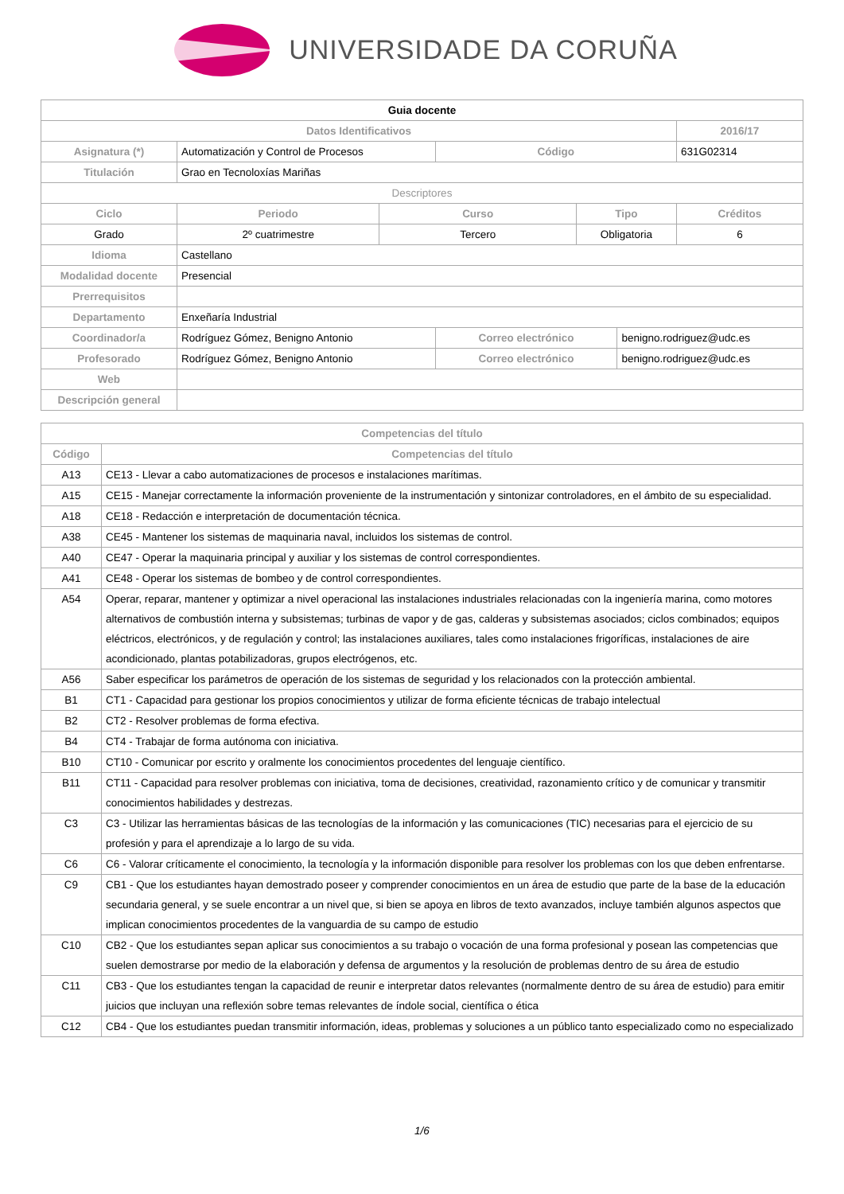UNIVERSIDADE DA CORUÑA
| Guia docente | | | | | | | |
| Datos Identificativos | | | | | | | 2016/17 |
| Asignatura (*) | Automatización y Control de Procesos | | | Código | | | 631G02314 |
| Titulación | Grao en Tecnoloxías Mariñas | | | | | | |
| Descriptores | | | | | | | |
| Ciclo | | Periodo | Curso | | Tipo | | Créditos |
| Grado | | 2º cuatrimestre | Tercero | | Obligatoria | | 6 |
| Idioma | Castellano | | | | | | |
| Modalidad docente | Presencial | | | | | | |
| Prerrequisitos | | | | | | | |
| Departamento | Enxeñaría Industrial | | | | | | |
| Coordinador/a | Rodríguez Gómez, Benigno Antonio | | | Correo electrónico | | benigno.rodriguez@udc.es | |
| Profesorado | Rodríguez Gómez, Benigno Antonio | | | Correo electrónico | | benigno.rodriguez@udc.es | |
| Web | | | | | | | |
| Descripción general | | | | | | | |
| Competencias del título | |
| --- | --- |
| Código | Competencias del título |
| A13 | CE13 - Llevar a cabo automatizaciones de procesos e instalaciones marítimas. |
| A15 | CE15 - Manejar correctamente la información proveniente de la instrumentación y sintonizar controladores, en el ámbito de su especialidad. |
| A18 | CE18 - Redacción e interpretación de documentación técnica. |
| A38 | CE45 - Mantener los sistemas de maquinaria naval, incluidos los sistemas de control. |
| A40 | CE47 - Operar la maquinaria principal y auxiliar y los sistemas de control correspondientes. |
| A41 | CE48 - Operar los sistemas de bombeo y de control correspondientes. |
| A54 | Operar, reparar, mantener y optimizar a nivel operacional las instalaciones industriales relacionadas con la ingeniería marina, como motores alternativos de combustión interna y subsistemas; turbinas de vapor y de gas, calderas y subsistemas asociados; ciclos combinados; equipos eléctricos, electrónicos, y de regulación y control; las instalaciones auxiliares, tales como instalaciones frigoríficas, instalaciones de aire acondicionado, plantas potabilizadoras, grupos electrógenos, etc. |
| A56 | Saber especificar los parámetros de operación de los sistemas de seguridad y los relacionados con la protección ambiental. |
| B1 | CT1 - Capacidad para gestionar los propios conocimientos y utilizar de forma eficiente técnicas de trabajo intelectual |
| B2 | CT2 - Resolver problemas de forma efectiva. |
| B4 | CT4 - Trabajar de forma autónoma con iniciativa. |
| B10 | CT10 - Comunicar por escrito y oralmente los conocimientos procedentes del lenguaje científico. |
| B11 | CT11 - Capacidad para resolver problemas con iniciativa, toma de decisiones, creatividad, razonamiento crítico y de comunicar y transmitir conocimientos habilidades y destrezas. |
| C3 | C3 - Utilizar las herramientas básicas de las tecnologías de la información y las comunicaciones (TIC) necesarias para el ejercicio de su profesión y para el aprendizaje a lo largo de su vida. |
| C6 | C6 - Valorar críticamente el conocimiento, la tecnología y la información disponible para resolver los problemas con los que deben enfrentarse. |
| C9 | CB1 - Que los estudiantes hayan demostrado poseer y comprender conocimientos en un área de estudio que parte de la base de la educación secundaria general, y se suele encontrar a un nivel que, si bien se apoya en libros de texto avanzados, incluye también algunos aspectos que implican conocimientos procedentes de la vanguardia de su campo de estudio |
| C10 | CB2 - Que los estudiantes sepan aplicar sus conocimientos a su trabajo o vocación de una forma profesional y posean las competencias que suelen demostrarse por medio de la elaboración y defensa de argumentos y la resolución de problemas dentro de su área de estudio |
| C11 | CB3 - Que los estudiantes tengan la capacidad de reunir e interpretar datos relevantes (normalmente dentro de su área de estudio) para emitir juicios que incluyan una reflexión sobre temas relevantes de índole social, científica o ética |
| C12 | CB4 - Que los estudiantes puedan transmitir información, ideas, problemas y soluciones a un público tanto especializado como no especializado |
1/6